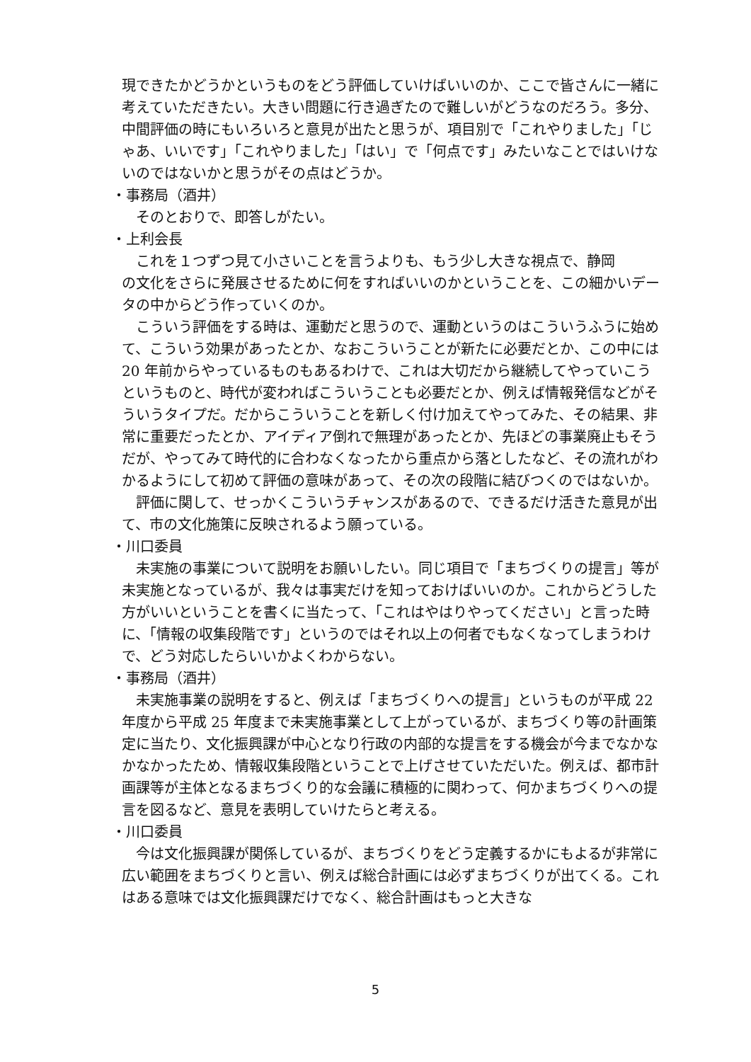現できたかどうかというものをどう評価していけばいいのか、ここで皆さんに一緒に考えていただきたい。大きい問題に行き過ぎたので難しいがどうなのだろう。多分、中間評価の時にもいろいろと意見が出たと思うが、項目別で「これやりました」「じゃあ、いいです」「これやりました」「はい」で「何点です」みたいなことではいけないのではないかと思うがその点はどうか。
・事務局（酒井）
そのとおりで、即答しがたい。
・上利会長
これを１つずつ見て小さいことを言うよりも、もう少し大きな視点で、静岡
の文化をさらに発展させるために何をすればいいのかということを、この細かいデータの中からどう作っていくのか。
こういう評価をする時は、運動だと思うので、運動というのはこういうふうに始めて、こういう効果があったとか、なおこういうことが新たに必要だとか、この中には 20 年前からやっているものもあるわけで、これは大切だから継続してやっていこうというものと、時代が変わればこういうことも必要だとか、例えば情報発信などがそういうタイプだ。だからこういうことを新しく付け加えてやってみた、その結果、非常に重要だったとか、アイディア倒れで無理があったとか、先ほどの事業廃止もそうだが、やってみて時代的に合わなくなったから重点から落としたなど、その流れがわかるようにして初めて評価の意味があって、その次の段階に結びつくのではないか。
評価に関して、せっかくこういうチャンスがあるので、できるだけ活きた意見が出て、市の文化施策に反映されるよう願っている。
・川口委員
未実施の事業について説明をお願いしたい。同じ項目で「まちづくりの提言」等が未実施となっているが、我々は事実だけを知っておけばいいのか。これからどうした方がいいということを書くに当たって、「これはやはりやってください」と言った時に、「情報の収集段階です」というのではそれ以上の何者でもなくなってしまうわけで、どう対応したらいいかよくわからない。
・事務局（酒井）
未実施事業の説明をすると、例えば「まちづくりへの提言」というものが平成 22 年度から平成 25 年度まで未実施事業として上がっているが、まちづくり等の計画策定に当たり、文化振興課が中心となり行政の内部的な提言をする機会が今までなかなかなかったため、情報収集段階ということで上げさせていただいた。例えば、都市計画課等が主体となるまちづくり的な会議に積極的に関わって、何かまちづくりへの提言を図るなど、意見を表明していけたらと考える。
・川口委員
今は文化振興課が関係しているが、まちづくりをどう定義するかにもよるが非常に広い範囲をまちづくりと言い、例えば総合計画には必ずまちづくりが出てくる。これはある意味では文化振興課だけでなく、総合計画はもっと大きな
5